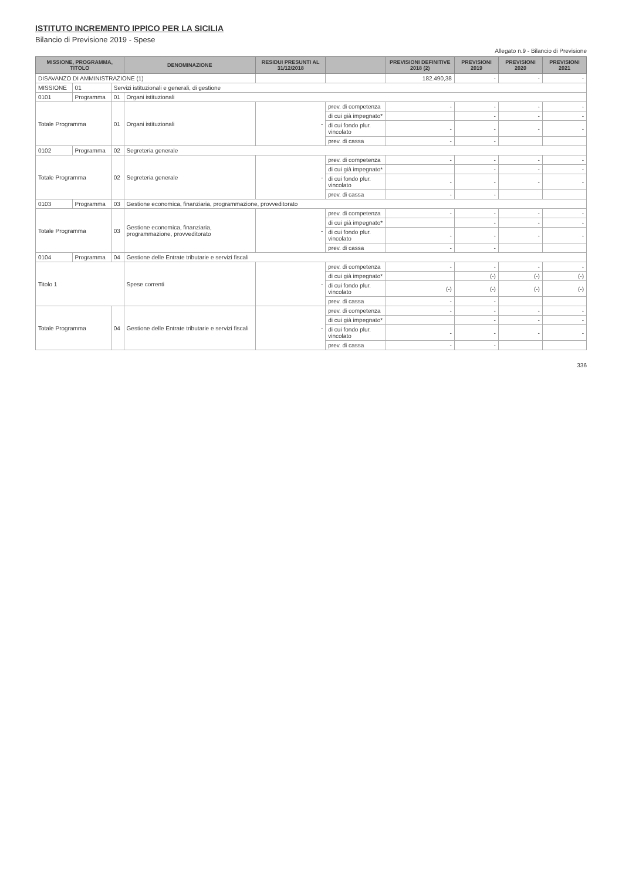ISTITUTO INCREMENTO IPPICO PER LA SICILIA
Bilancio di Previsione 2019 - Spese
Allegato n.9 - Bilancio di Previsione
| MISSIONE, PROGRAMMA, TITOLO | | | DENOMINAZIONE | RESIDUI PRESUNTI AL 31/12/2018 | | PREVISIONI DEFINITIVE 2018 (2) | PREVISIONI 2019 | PREVISIONI 2020 | PREVISIONI 2021 |
| --- | --- | --- | --- | --- | --- | --- | --- | --- | --- |
| DISAVANZO DI AMMINISTRAZIONE (1) | | | | | | 182.490,38 | - | - | - |
| MISSIONE | 01 | Servizi istituzionali e generali, di gestione | | | | | | | |
| 0101 | Programma | 01 | Organi istituzionali | | | | | | |
| Totale Programma | | 01 | Organi istituzionali | - | prev. di competenza | - | - | - | - |
| | | | | | di cui già impegnato* | | - | - | - |
| | | | | | di cui fondo plur. vincolato | - | - | - | - |
| | | | | | prev. di cassa | - | - | | |
| 0102 | Programma | 02 | Segreteria generale | | | | | | |
| Totale Programma | | 02 | Segreteria generale | - | prev. di competenza | - | - | - | - |
| | | | | | di cui già impegnato* | | - | - | - |
| | | | | | di cui fondo plur. vincolato | - | - | - | - |
| | | | | | prev. di cassa | - | - | | |
| 0103 | Programma | 03 | Gestione economica, finanziaria, programmazione, provveditorato | | | | | | |
| Totale Programma | | 03 | Gestione economica, finanziaria, programmazione, provveditorato | - | prev. di competenza | - | - | - | - |
| | | | | | di cui già impegnato* | | - | - | - |
| | | | | | di cui fondo plur. vincolato | - | - | - | - |
| | | | | | prev. di cassa | - | - | | |
| 0104 | Programma | 04 | Gestione delle Entrate tributarie e servizi fiscali | | | | | | |
| Titolo 1 | | | Spese correnti | - | prev. di competenza | - | - | - | - |
| | | | | | di cui già impegnato* | | (-) | (-) | (-) |
| | | | | | di cui fondo plur. vincolato | (-) | (-) | (-) | (-) |
| | | | | | prev. di cassa | - | - | | |
| Totale Programma | | 04 | Gestione delle Entrate tributarie e servizi fiscali | - | prev. di competenza | - | - | - | - |
| | | | | | di cui già impegnato* | | - | - | - |
| | | | | | di cui fondo plur. vincolato | - | - | - | - |
| | | | | | prev. di cassa | - | - | | |
336